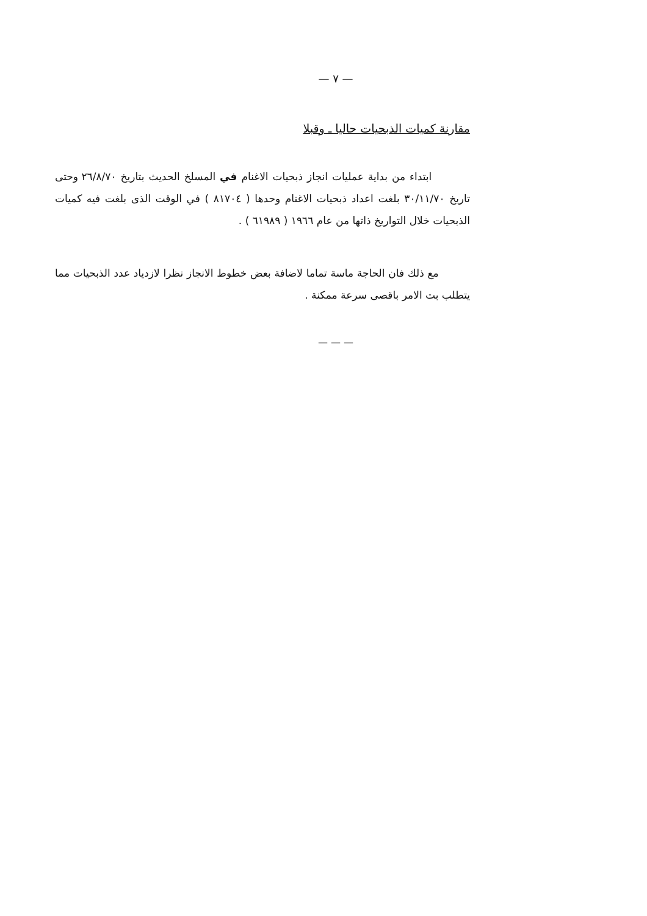— ٧ —
مقارنة كميات الذبحيات حاليا ـ وقبلا
ابتداء من بداية عمليات انجاز ذبحيات الاغنام في المسلخ الحديث بتاريخ ٢٦/٨/٧٠ وحتى تاريخ ٣٠/١١/٧٠ بلغت اعداد ذبحيات الاغنام وحدها ( ٨١٧٠٤ ) في الوقت الذى بلغت فيه كميات الذبحيات خلال التواريخ ذاتها من عام ١٩٦٦ ( ٦١٩٨٩ ) .
مع ذلك فان الحاجة ماسة تماما لاضافة بعض خطوط الانجاز نظرا لازدياد عدد الذبحيات مما يتطلب بت الامر باقصى سرعة ممكنة .
— — —